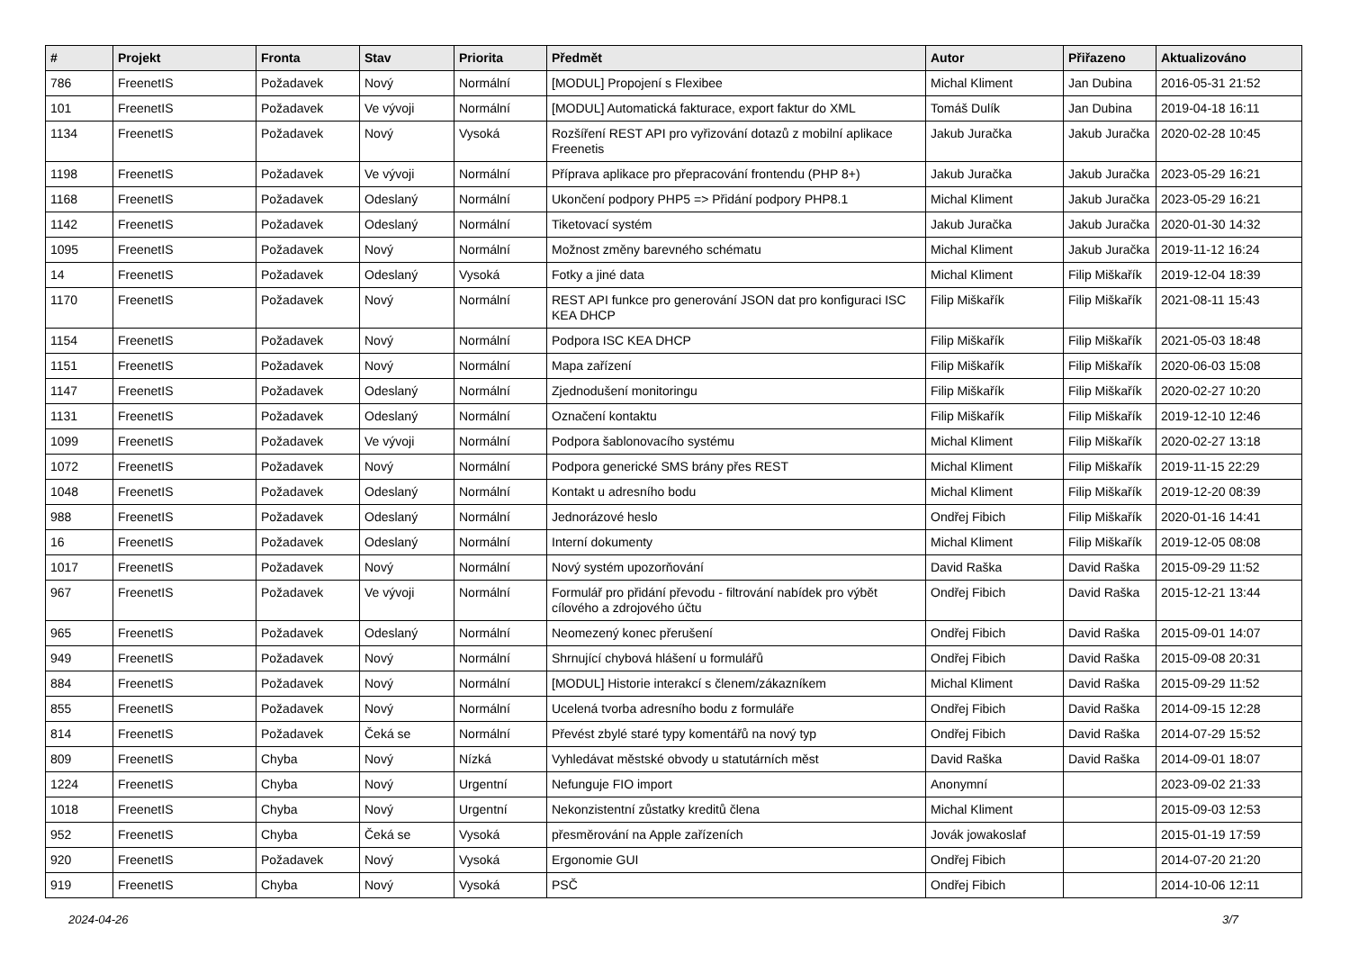| # | Projekt | Fronta | Stav | Priorita | Předmět | Autor | Přiřazeno | Aktualizováno |
| --- | --- | --- | --- | --- | --- | --- | --- | --- |
| 786 | FreenetIS | Požadavek | Nový | Normální | [MODUL] Propojení s Flexibee | Michal Kliment | Jan Dubina | 2016-05-31 21:52 |
| 101 | FreenetIS | Požadavek | Ve vývoji | Normální | [MODUL] Automatická fakturace, export faktur do XML | Tomáš Dulík | Jan Dubina | 2019-04-18 16:11 |
| 1134 | FreenetIS | Požadavek | Nový | Vysoká | Rozšíření REST API pro vyřizování dotazů z mobilní aplikace Freenetis | Jakub Juračka | Jakub Juračka | 2020-02-28 10:45 |
| 1198 | FreenetIS | Požadavek | Ve vývoji | Normální | Příprava aplikace pro přepracování frontendu (PHP 8+) | Jakub Juračka | Jakub Juračka | 2023-05-29 16:21 |
| 1168 | FreenetIS | Požadavek | Odeslaný | Normální | Ukončení podpory PHP5 => Přidání podpory PHP8.1 | Michal Kliment | Jakub Juračka | 2023-05-29 16:21 |
| 1142 | FreenetIS | Požadavek | Odeslaný | Normální | Tiketovací systém | Jakub Juračka | Jakub Juračka | 2020-01-30 14:32 |
| 1095 | FreenetIS | Požadavek | Nový | Normální | Možnost změny barevného schématu | Michal Kliment | Jakub Juračka | 2019-11-12 16:24 |
| 14 | FreenetIS | Požadavek | Odeslaný | Vysoká | Fotky a jiné data | Michal Kliment | Filip Miškařík | 2019-12-04 18:39 |
| 1170 | FreenetIS | Požadavek | Nový | Normální | REST API funkce pro generování JSON dat pro konfiguraci ISC KEA DHCP | Filip Miškařík | Filip Miškařík | 2021-08-11 15:43 |
| 1154 | FreenetIS | Požadavek | Nový | Normální | Podpora ISC KEA DHCP | Filip Miškařík | Filip Miškařík | 2021-05-03 18:48 |
| 1151 | FreenetIS | Požadavek | Nový | Normální | Mapa zařízení | Filip Miškařík | Filip Miškařík | 2020-06-03 15:08 |
| 1147 | FreenetIS | Požadavek | Odeslaný | Normální | Zjednodušení monitoringu | Filip Miškařík | Filip Miškařík | 2020-02-27 10:20 |
| 1131 | FreenetIS | Požadavek | Odeslaný | Normální | Označení kontaktu | Filip Miškařík | Filip Miškařík | 2019-12-10 12:46 |
| 1099 | FreenetIS | Požadavek | Ve vývoji | Normální | Podpora šablonovacího systému | Michal Kliment | Filip Miškařík | 2020-02-27 13:18 |
| 1072 | FreenetIS | Požadavek | Nový | Normální | Podpora generické SMS brány přes REST | Michal Kliment | Filip Miškařík | 2019-11-15 22:29 |
| 1048 | FreenetIS | Požadavek | Odeslaný | Normální | Kontakt u adresního bodu | Michal Kliment | Filip Miškařík | 2019-12-20 08:39 |
| 988 | FreenetIS | Požadavek | Odeslaný | Normální | Jednorázové heslo | Ondřej Fibich | Filip Miškařík | 2020-01-16 14:41 |
| 16 | FreenetIS | Požadavek | Odeslaný | Normální | Interní dokumenty | Michal Kliment | Filip Miškařík | 2019-12-05 08:08 |
| 1017 | FreenetIS | Požadavek | Nový | Normální | Nový systém upozorňování | David Raška | David Raška | 2015-09-29 11:52 |
| 967 | FreenetIS | Požadavek | Ve vývoji | Normální | Formulář pro přidání převodu - filtrování nabídek pro výbět cílového a zdrojového účtu | Ondřej Fibich | David Raška | 2015-12-21 13:44 |
| 965 | FreenetIS | Požadavek | Odeslaný | Normální | Neomezený konec přerušení | Ondřej Fibich | David Raška | 2015-09-01 14:07 |
| 949 | FreenetIS | Požadavek | Nový | Normální | Shrnující chybová hlášení u formulářů | Ondřej Fibich | David Raška | 2015-09-08 20:31 |
| 884 | FreenetIS | Požadavek | Nový | Normální | [MODUL] Historie interakcí s členem/zákazníkem | Michal Kliment | David Raška | 2015-09-29 11:52 |
| 855 | FreenetIS | Požadavek | Nový | Normální | Ucelená tvorba adresního bodu z formuláře | Ondřej Fibich | David Raška | 2014-09-15 12:28 |
| 814 | FreenetIS | Požadavek | Čeká se | Normální | Převést zbylé staré typy komentářů na nový typ | Ondřej Fibich | David Raška | 2014-07-29 15:52 |
| 809 | FreenetIS | Chyba | Nový | Nízká | Vyhledávat městské obvody u statutárních měst | David Raška | David Raška | 2014-09-01 18:07 |
| 1224 | FreenetIS | Chyba | Nový | Urgentní | Nefunguje FIO import | Anonymní | | 2023-09-02 21:33 |
| 1018 | FreenetIS | Chyba | Nový | Urgentní | Nekonzistentní zůstatky kreditů člena | Michal Kliment | | 2015-09-03 12:53 |
| 952 | FreenetIS | Chyba | Čeká se | Vysoká | přesměrování na Apple zařízeních | Jovák jowakoslaf | | 2015-01-19 17:59 |
| 920 | FreenetIS | Požadavek | Nový | Vysoká | Ergonomie GUI | Ondřej Fibich | | 2014-07-20 21:20 |
| 919 | FreenetIS | Chyba | Nový | Vysoká | PSČ | Ondřej Fibich | | 2014-10-06 12:11 |
2024-04-26 3/7